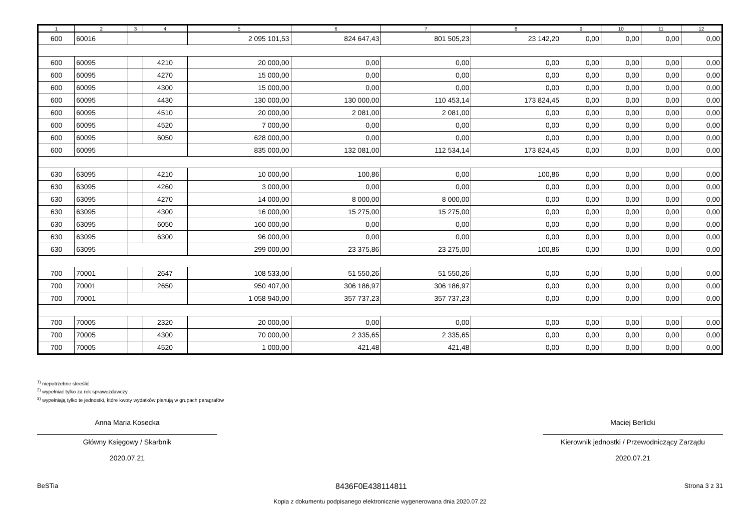| 1 | 2 | 3 | 4 | 5 | 6 | 7 | 8 | 9 | 10 | 11 | 12 |
| --- | --- | --- | --- | --- | --- | --- | --- | --- | --- | --- | --- |
| 600 | 60016 | | | 2 095 101,53 | 824 647,43 | 801 505,23 | 23 142,20 | 0,00 | 0,00 | 0,00 | 0,00 |
| 600 | 60095 | | 4210 | 20 000,00 | 0,00 | 0,00 | 0,00 | 0,00 | 0,00 | 0,00 | 0,00 |
| 600 | 60095 | | 4270 | 15 000,00 | 0,00 | 0,00 | 0,00 | 0,00 | 0,00 | 0,00 | 0,00 |
| 600 | 60095 | | 4300 | 15 000,00 | 0,00 | 0,00 | 0,00 | 0,00 | 0,00 | 0,00 | 0,00 |
| 600 | 60095 | | 4430 | 130 000,00 | 130 000,00 | 110 453,14 | 173 824,45 | 0,00 | 0,00 | 0,00 | 0,00 |
| 600 | 60095 | | 4510 | 20 000,00 | 2 081,00 | 2 081,00 | 0,00 | 0,00 | 0,00 | 0,00 | 0,00 |
| 600 | 60095 | | 4520 | 7 000,00 | 0,00 | 0,00 | 0,00 | 0,00 | 0,00 | 0,00 | 0,00 |
| 600 | 60095 | | 6050 | 628 000,00 | 0,00 | 0,00 | 0,00 | 0,00 | 0,00 | 0,00 | 0,00 |
| 600 | 60095 | | | 835 000,00 | 132 081,00 | 112 534,14 | 173 824,45 | 0,00 | 0,00 | 0,00 | 0,00 |
| 630 | 63095 | | 4210 | 10 000,00 | 100,86 | 0,00 | 100,86 | 0,00 | 0,00 | 0,00 | 0,00 |
| 630 | 63095 | | 4260 | 3 000,00 | 0,00 | 0,00 | 0,00 | 0,00 | 0,00 | 0,00 | 0,00 |
| 630 | 63095 | | 4270 | 14 000,00 | 8 000,00 | 8 000,00 | 0,00 | 0,00 | 0,00 | 0,00 | 0,00 |
| 630 | 63095 | | 4300 | 16 000,00 | 15 275,00 | 15 275,00 | 0,00 | 0,00 | 0,00 | 0,00 | 0,00 |
| 630 | 63095 | | 6050 | 160 000,00 | 0,00 | 0,00 | 0,00 | 0,00 | 0,00 | 0,00 | 0,00 |
| 630 | 63095 | | 6300 | 96 000,00 | 0,00 | 0,00 | 0,00 | 0,00 | 0,00 | 0,00 | 0,00 |
| 630 | 63095 | | | 299 000,00 | 23 375,86 | 23 275,00 | 100,86 | 0,00 | 0,00 | 0,00 | 0,00 |
| 700 | 70001 | | 2647 | 108 533,00 | 51 550,26 | 51 550,26 | 0,00 | 0,00 | 0,00 | 0,00 | 0,00 |
| 700 | 70001 | | 2650 | 950 407,00 | 306 186,97 | 306 186,97 | 0,00 | 0,00 | 0,00 | 0,00 | 0,00 |
| 700 | 70001 | | | 1 058 940,00 | 357 737,23 | 357 737,23 | 0,00 | 0,00 | 0,00 | 0,00 | 0,00 |
| 700 | 70005 | | 2320 | 20 000,00 | 0,00 | 0,00 | 0,00 | 0,00 | 0,00 | 0,00 | 0,00 |
| 700 | 70005 | | 4300 | 70 000,00 | 2 335,65 | 2 335,65 | 0,00 | 0,00 | 0,00 | 0,00 | 0,00 |
| 700 | 70005 | | 4520 | 1 000,00 | 421,48 | 421,48 | 0,00 | 0,00 | 0,00 | 0,00 | 0,00 |
<sup>1)</sup> niepotrzebne skreślić
<sup>2)</sup> wypełniać tylko za rok sprawozdawczy
<sup>3)</sup> wypełniają tylko te jednostki, które kwoty wydatków planują w grupach paragrafów
Anna Maria Kosecka
Główny Księgowy / Skarbnik
2020.07.21
Maciej Berlicki
Kierownik jednostki / Przewodniczący Zarządu
2020.07.21
BeSTia 8436F0E438114811 Strona 3 z 31
Kopia z dokumentu podpisanego elektronicznie wygenerowana dnia 2020.07.22